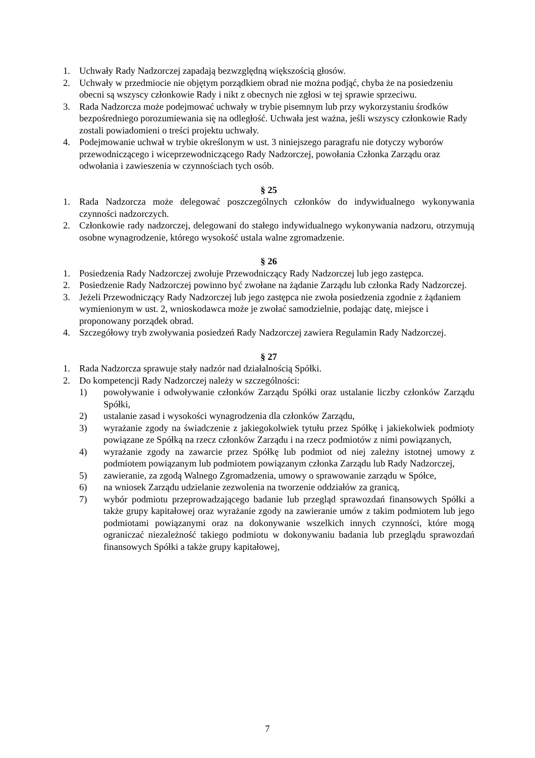1. Uchwały Rady Nadzorczej zapadają bezwzględną większością głosów.
2. Uchwały w przedmiocie nie objętym porządkiem obrad nie można podjąć, chyba że na posiedzeniu obecni są wszyscy członkowie Rady i nikt z obecnych nie zgłosi w tej sprawie sprzeciwu.
3. Rada Nadzorcza może podejmować uchwały w trybie pisemnym lub przy wykorzystaniu środków bezpośredniego porozumiewania się na odległość. Uchwała jest ważna, jeśli wszyscy członkowie Rady zostali powiadomieni o treści projektu uchwały.
4. Podejmowanie uchwał w trybie określonym w ust. 3 niniejszego paragrafu nie dotyczy wyborów przewodniczącego i wiceprzewodniczącego Rady Nadzorczej, powołania Członka Zarządu oraz odwołania i zawieszenia w czynnościach tych osób.
§ 25
1. Rada Nadzorcza może delegować poszczególnych członków do indywidualnego wykonywania czynności nadzorczych.
2. Członkowie rady nadzorczej, delegowani do stałego indywidualnego wykonywania nadzoru, otrzymują osobne wynagrodzenie, którego wysokość ustala walne zgromadzenie.
§ 26
1. Posiedzenia Rady Nadzorczej zwołuje Przewodniczący Rady Nadzorczej lub jego zastępca.
2. Posiedzenie Rady Nadzorczej powinno być zwołane na żądanie Zarządu lub członka Rady Nadzorczej.
3. Jeżeli Przewodniczący Rady Nadzorczej lub jego zastępca nie zwoła posiedzenia zgodnie z żądaniem wymienionym w ust. 2, wnioskodawca może je zwołać samodzielnie, podając datę, miejsce i proponowany porządek obrad.
4. Szczegółowy tryb zwoływania posiedzeń Rady Nadzorczej zawiera Regulamin Rady Nadzorczej.
§ 27
1. Rada Nadzorcza sprawuje stały nadzór nad działalnością Spółki.
2. Do kompetencji Rady Nadzorczej należy w szczególności:
1) powoływanie i odwoływanie członków Zarządu Spółki oraz ustalanie liczby członków Zarządu Spółki,
2) ustalanie zasad i wysokości wynagrodzenia dla członków Zarządu,
3) wyrażanie zgody na świadczenie z jakiegokolwiek tytułu przez Spółkę i jakiekolwiek podmioty powiązane ze Spółką na rzecz członków Zarządu i na rzecz podmiotów z nimi powiązanych,
4) wyrażanie zgody na zawarcie przez Spółkę lub podmiot od niej zależny istotnej umowy z podmiotem powiązanym lub podmiotem powiązanym członka Zarządu lub Rady Nadzorczej,
5) zawieranie, za zgodą Walnego Zgromadzenia, umowy o sprawowanie zarządu w Spółce,
6) na wniosek Zarządu udzielanie zezwolenia na tworzenie oddziałów za granicą,
7) wybór podmiotu przeprowadzającego badanie lub przegląd sprawozdań finansowych Spółki a także grupy kapitałowej oraz wyrażanie zgody na zawieranie umów z takim podmiotem lub jego podmiotami powiązanymi oraz na dokonywanie wszelkich innych czynności, które mogą ograniczać niezależność takiego podmiotu w dokonywaniu badania lub przeglądu sprawozdań finansowych Spółki a także grupy kapitałowej,
7